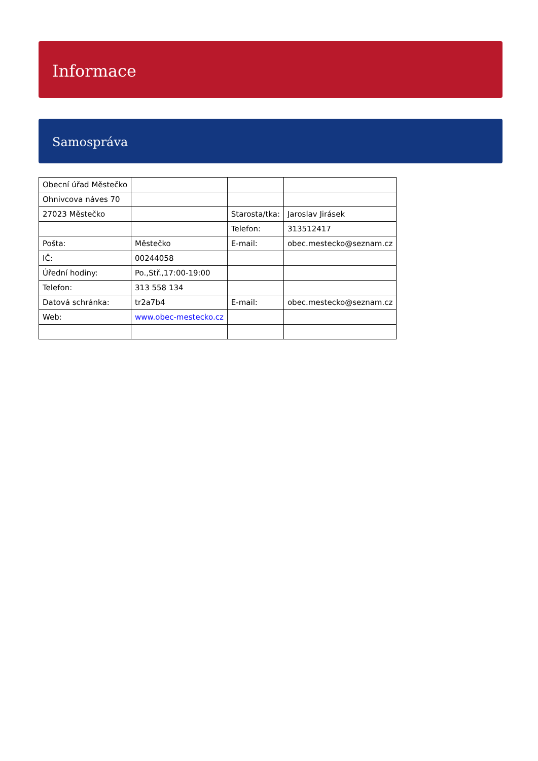Informace
Samospráva
| Obecní úřad Městečko | | | |
| Ohnivcova náves 70 | | | |
| 27023 Městečko | | Starosta/tka: | Jaroslav Jirásek |
| | | Telefon: | 313512417 |
| Pošta: | Městečko | E-mail: | obec.mestecko@seznam.cz |
| IČ: | 00244058 | | |
| Úřední hodiny: | Po.,Stř.,17:00-19:00 | | |
| Telefon: | 313 558 134 | | |
| Datová schránka: | tr2a7b4 | E-mail: | obec.mestecko@seznam.cz |
| Web: | www.obec-mestecko.cz | | |